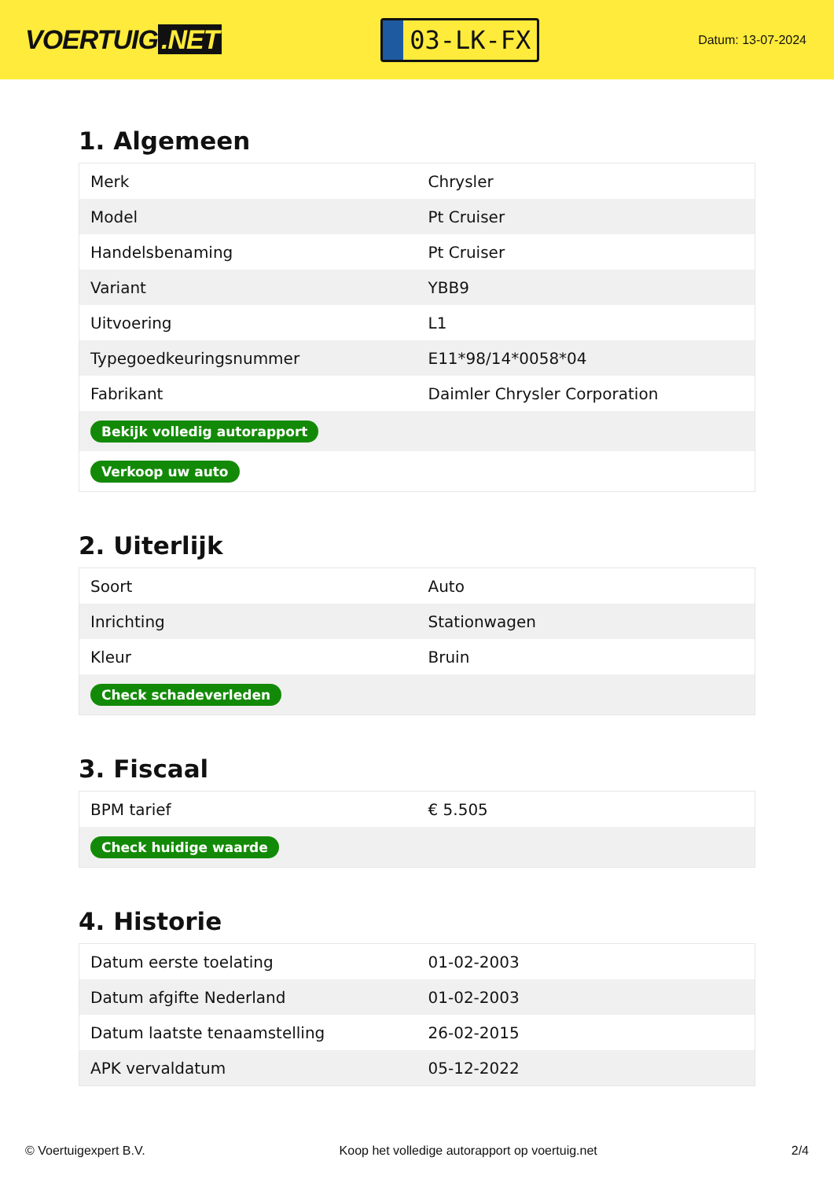VOERTUIG.NET
03-LK-FX
Datum: 13-07-2024
1. Algemeen
| Merk | Chrysler |
| Model | Pt Cruiser |
| Handelsbenaming | Pt Cruiser |
| Variant | YBB9 |
| Uitvoering | L1 |
| Typegoedkeuringsnummer | E11*98/14*0058*04 |
| Fabrikant | Daimler Chrysler Corporation |
| Bekijk volledig autorapport | |
| Verkoop uw auto | |
2. Uiterlijk
| Soort | Auto |
| Inrichting | Stationwagen |
| Kleur | Bruin |
| Check schadeverleden | |
3. Fiscaal
| BPM tarief | € 5.505 |
| Check huidige waarde | |
4. Historie
| Datum eerste toelating | 01-02-2003 |
| Datum afgifte Nederland | 01-02-2003 |
| Datum laatste tenaamstelling | 26-02-2015 |
| APK vervaldatum | 05-12-2022 |
© Voertuigexpert B.V. Koop het volledige autorapport op voertuig.net 2/4